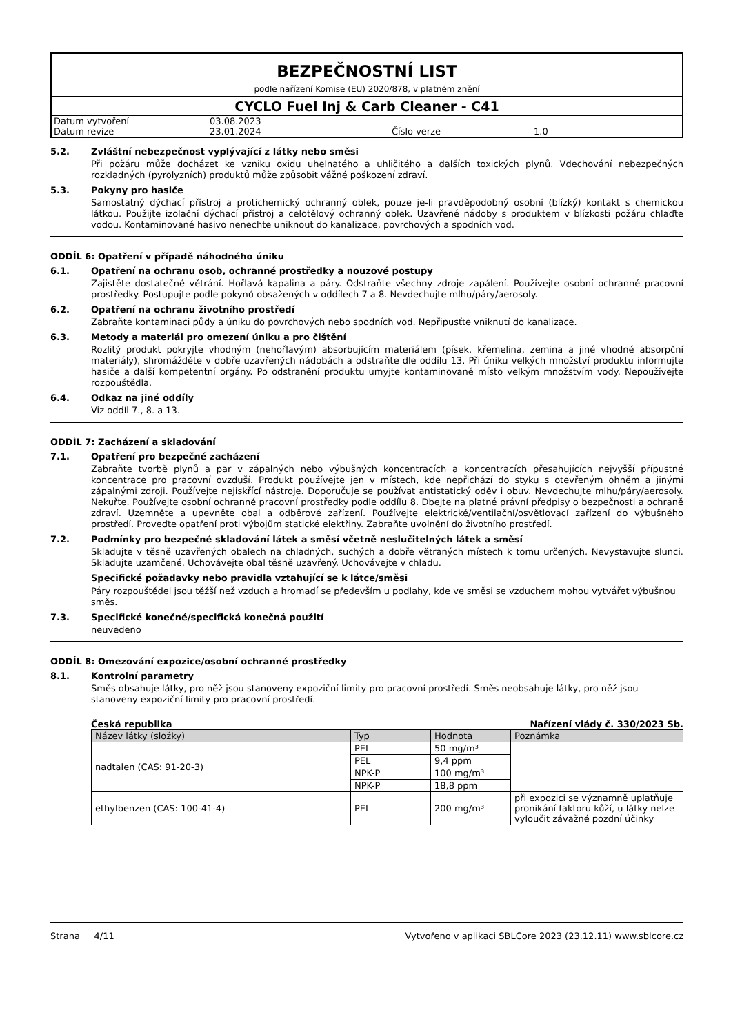BEZPEČNOSTNÍ LIST
podle nařízení Komise (EU) 2020/878, v platném znění
CYCLO Fuel Inj & Carb Cleaner - C41
| Datum vytvoření | 03.08.2023 | | |
| Datum revize | 23.01.2024 | Číslo verze | 1.0 |
5.2. Zvláštní nebezpečnost vyplývající z látky nebo směsi
Při požáru může docházet ke vzniku oxidu uhelnatého a uhličitého a dalších toxických plynů. Vdechování nebezpečných rozkladných (pyrolyzních) produktů může způsobit vážné poškození zdraví.
5.3. Pokyny pro hasiče
Samostatný dýchací přístroj a protichemický ochranný oblek, pouze je-li pravděpodobný osobní (blízký) kontakt s chemickou látkou. Použijte izolační dýchací přístroj a celotělový ochranný oblek. Uzavřené nádoby s produktem v blízkosti požáru chlaďte vodou. Kontaminované hasivo nenechte uniknout do kanalizace, povrchových a spodních vod.
ODDÍL 6: Opatření v případě náhodného úniku
6.1. Opatření na ochranu osob, ochranné prostředky a nouzové postupy
Zajistěte dostatečné větrání. Hořlavá kapalina a páry. Odstraňte všechny zdroje zapálení. Používejte osobní ochranné pracovní prostředky. Postupujte podle pokynů obsažených v oddílech 7 a 8. Nevdechujte mlhu/páry/aerosoly.
6.2. Opatření na ochranu životního prostředí
Zabraňte kontaminaci půdy a úniku do povrchových nebo spodních vod. Nepřipusťte vniknutí do kanalizace.
6.3. Metody a materiál pro omezení úniku a pro čištění
Rozlitý produkt pokryjte vhodným (nehořlavým) absorbujícím materiálem (písek, křemelina, zemina a jiné vhodné absorpční materiály), shromážděte v dobře uzavřených nádobách a odstraňte dle oddílu 13. Při úniku velkých množství produktu informujte hasiče a další kompetentní orgány. Po odstranění produktu umyjte kontaminované místo velkým množstvím vody. Nepoužívejte rozpouštědla.
6.4. Odkaz na jiné oddíly
Viz oddíl 7., 8. a 13.
ODDÍL 7: Zacházení a skladování
7.1. Opatření pro bezpečné zacházení
Zabraňte tvorbě plynů a par v zápalných nebo výbušných koncentracích a koncentracích přesahujících nejvyšší přípustné koncentrace pro pracovní ovzduší. Produkt používejte jen v místech, kde nepřichází do styku s otevřeným ohněm a jinými zápalnými zdroji. Používejte nejiskřící nástroje. Doporučuje se používat antistatický oděv i obuv. Nevdechujte mlhu/páry/aerosoly. Nekuřte. Používejte osobní ochranné pracovní prostředky podle oddílu 8. Dbejte na platné právní předpisy o bezpečnosti a ochraně zdraví. Uzemněte a upevněte obal a odběrové zařízení. Používejte elektrické/ventilační/osvětlovací zařízení do výbušného prostředí. Proveďte opatření proti výbojům statické elektřiny. Zabraňte uvolnění do životního prostředí.
7.2. Podmínky pro bezpečné skladování látek a směsí včetně neslučitelných látek a směsí
Skladujte v těsně uzavřených obalech na chladných, suchých a dobře větraných místech k tomu určených. Nevystavujte slunci. Skladujte uzamčené. Uchovávejte obal těsně uzavřený. Uchovávejte v chladu.
Specifické požadavky nebo pravidla vztahující se k látce/směsi
Páry rozpouštědel jsou těžší než vzduch a hromadí se především u podlahy, kde ve směsi se vzduchem mohou vytvářet výbušnou směs.
7.3. Specifické konečné/specifická konečná použití
neuvedeno
ODDÍL 8: Omezování expozice/osobní ochranné prostředky
8.1. Kontrolní parametry
Směs obsahuje látky, pro něž jsou stanoveny expoziční limity pro pracovní prostředí. Směs neobsahuje látky, pro něž jsou stanoveny expoziční limity pro pracovní prostředí.
Česká republika Nařízení vlády č. 330/2023 Sb.
| Název látky (složky) | Typ | Hodnota | Poznámka |
| --- | --- | --- | --- |
| nadtalen (CAS: 91-20-3) | PEL | 50 mg/m³ | |
| | PEL | 9,4 ppm | |
| | NPK-P | 100 mg/m³ | |
| | NPK-P | 18,8 ppm | |
| ethylbenzen (CAS: 100-41-4) | PEL | 200 mg/m³ | při expozici se významně uplatňuje pronikání faktoru kůží, u látky nelze vyloučit závažné pozdní účinky |
Strana 4/11 Vytvořeno v aplikaci SBLCore 2023 (23.12.11) www.sblcore.cz